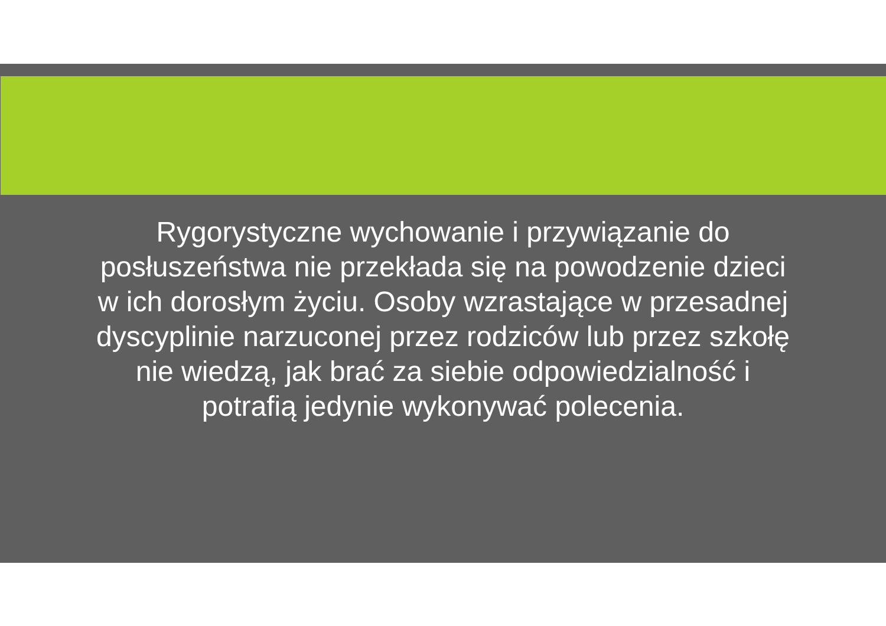Rygorystyczne wychowanie i przywiązanie do posłuszeństwa nie przekłada się na powodzenie dzieci w ich dorosłym życiu. Osoby wzrastające w przesadnej dyscyplinie narzuconej przez rodziców lub przez szkołę nie wiedzą, jak brać za siebie odpowiedzialność i potrafią jedynie wykonywać polecenia.